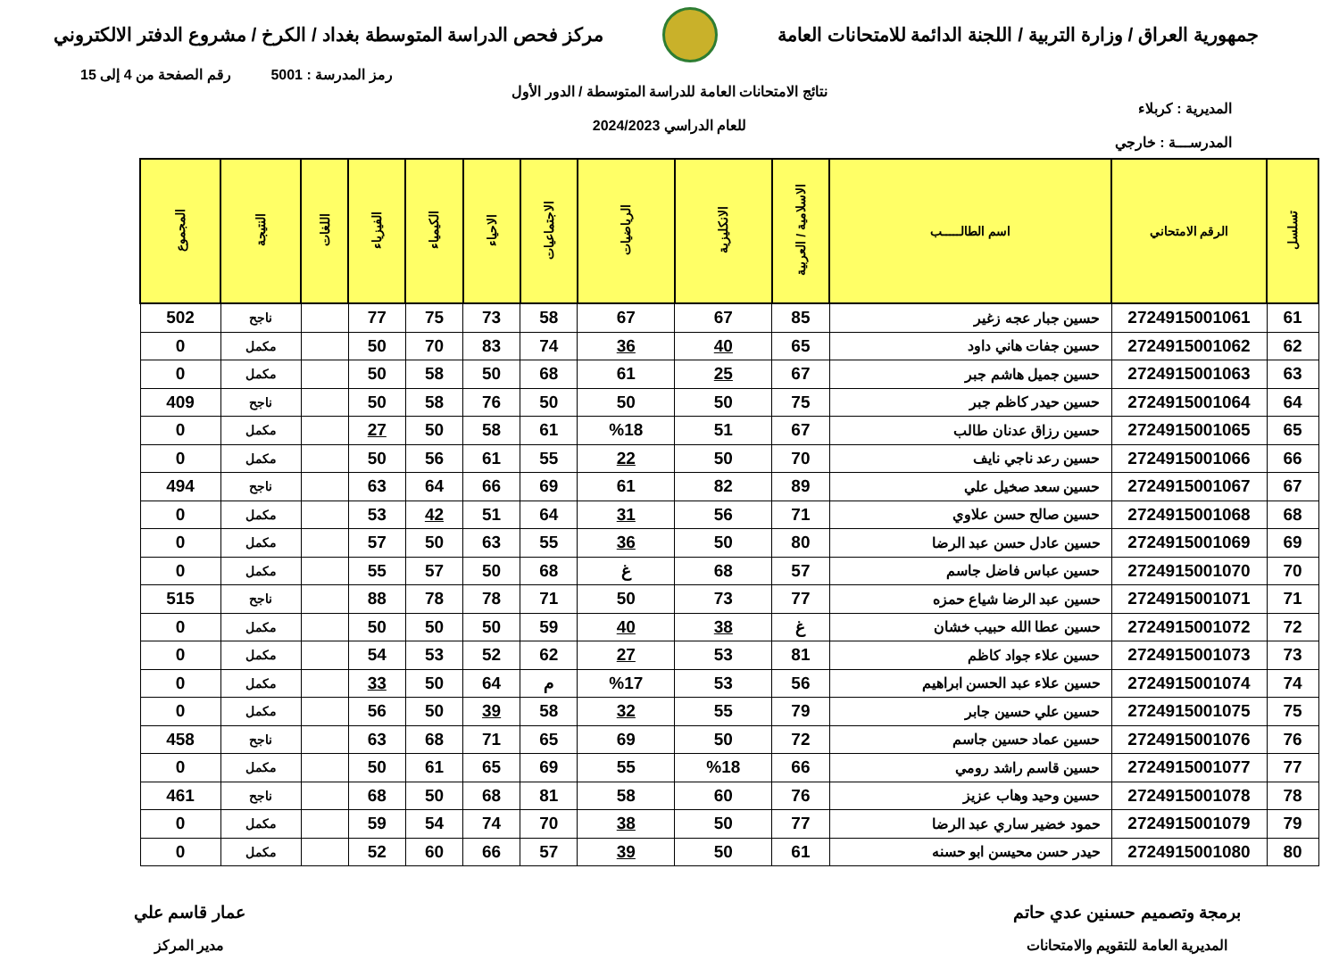جمهورية العراق / وزارة التربية / اللجنة الدائمة للامتحانات العامة
مركز فحص الدراسة المتوسطة بغداد / الكرخ / مشروع الدفتر الالكتروني
رمز المدرسة : 5001 رقم الصفحة من 4 إلى 15
نتائج الامتحانات العامة للدراسة المتوسطة / الدور الأول
المديرية : كربلاء
للعام الدراسي 2024/2023
المدرســـة : خارجي
| تسلسل | الرقم الامتحاني | اسم الطالـــــب | الاسلامية / العربية | الانكليزية | الرياضيات | الاجتماعيات | الاحياء | الكيمياء | الفيزياء | اللغات | النتيجة | المجموع |
| --- | --- | --- | --- | --- | --- | --- | --- | --- | --- | --- | --- | --- |
| 61 | 2724915001061 | حسين جبار عجه زغير | 85 | 67 | 67 | 58 | 73 | 75 | 77 | | ناجح | 502 |
| 62 | 2724915001062 | حسين جفات هاني داود | 65 | 40 | 36 | 74 | 83 | 70 | 50 | | مكمل | 0 |
| 63 | 2724915001063 | حسين جميل هاشم جبر | 67 | 25 | 61 | 68 | 50 | 58 | 50 | | مكمل | 0 |
| 64 | 2724915001064 | حسين حيدر كاظم جبر | 75 | 50 | 50 | 50 | 76 | 58 | 50 | | ناجح | 409 |
| 65 | 2724915001065 | حسين رزاق عدنان طالب | 67 | 51 | %18 | 61 | 58 | 50 | 27 | | مكمل | 0 |
| 66 | 2724915001066 | حسين رعد ناجي نايف | 70 | 50 | 22 | 55 | 61 | 56 | 50 | | مكمل | 0 |
| 67 | 2724915001067 | حسين سعد صخيل علي | 89 | 82 | 61 | 69 | 66 | 64 | 63 | | ناجح | 494 |
| 68 | 2724915001068 | حسين صالح حسن علاوي | 71 | 56 | 31 | 64 | 51 | 42 | 53 | | مكمل | 0 |
| 69 | 2724915001069 | حسين عادل حسن عبد الرضا | 80 | 50 | 36 | 55 | 63 | 50 | 57 | | مكمل | 0 |
| 70 | 2724915001070 | حسين عباس فاضل جاسم | 57 | 68 | غ | 68 | 50 | 57 | 55 | | مكمل | 0 |
| 71 | 2724915001071 | حسين عبد الرضا شياع حمزه | 77 | 73 | 50 | 71 | 78 | 78 | 88 | | ناجح | 515 |
| 72 | 2724915001072 | حسين عطا الله حبيب خشان | غ | 38 | 40 | 59 | 50 | 50 | 50 | | مكمل | 0 |
| 73 | 2724915001073 | حسين علاء جواد كاظم | 81 | 53 | 27 | 62 | 52 | 53 | 54 | | مكمل | 0 |
| 74 | 2724915001074 | حسين علاء عبد الحسن ابراهيم | 56 | 53 | %17 | م | 64 | 50 | 33 | | مكمل | 0 |
| 75 | 2724915001075 | حسين علي حسين جابر | 79 | 55 | 32 | 58 | 39 | 50 | 56 | | مكمل | 0 |
| 76 | 2724915001076 | حسين عماد حسين جاسم | 72 | 50 | 69 | 65 | 71 | 68 | 63 | | ناجح | 458 |
| 77 | 2724915001077 | حسين قاسم راشد رومي | 66 | %18 | 55 | 69 | 65 | 61 | 50 | | مكمل | 0 |
| 78 | 2724915001078 | حسين وحيد وهاب عزيز | 76 | 60 | 58 | 81 | 68 | 50 | 68 | | ناجح | 461 |
| 79 | 2724915001079 | حمود خضير ساري عبد الرضا | 77 | 50 | 38 | 70 | 74 | 54 | 59 | | مكمل | 0 |
| 80 | 2724915001080 | حيدر حسن محيسن ابو حسنه | 61 | 50 | 39 | 57 | 66 | 60 | 52 | | مكمل | 0 |
برمجة وتصميم حسنين عدي حاتم
المديرية العامة للتقويم والامتحانات
عمار قاسم علي
مدير المركز